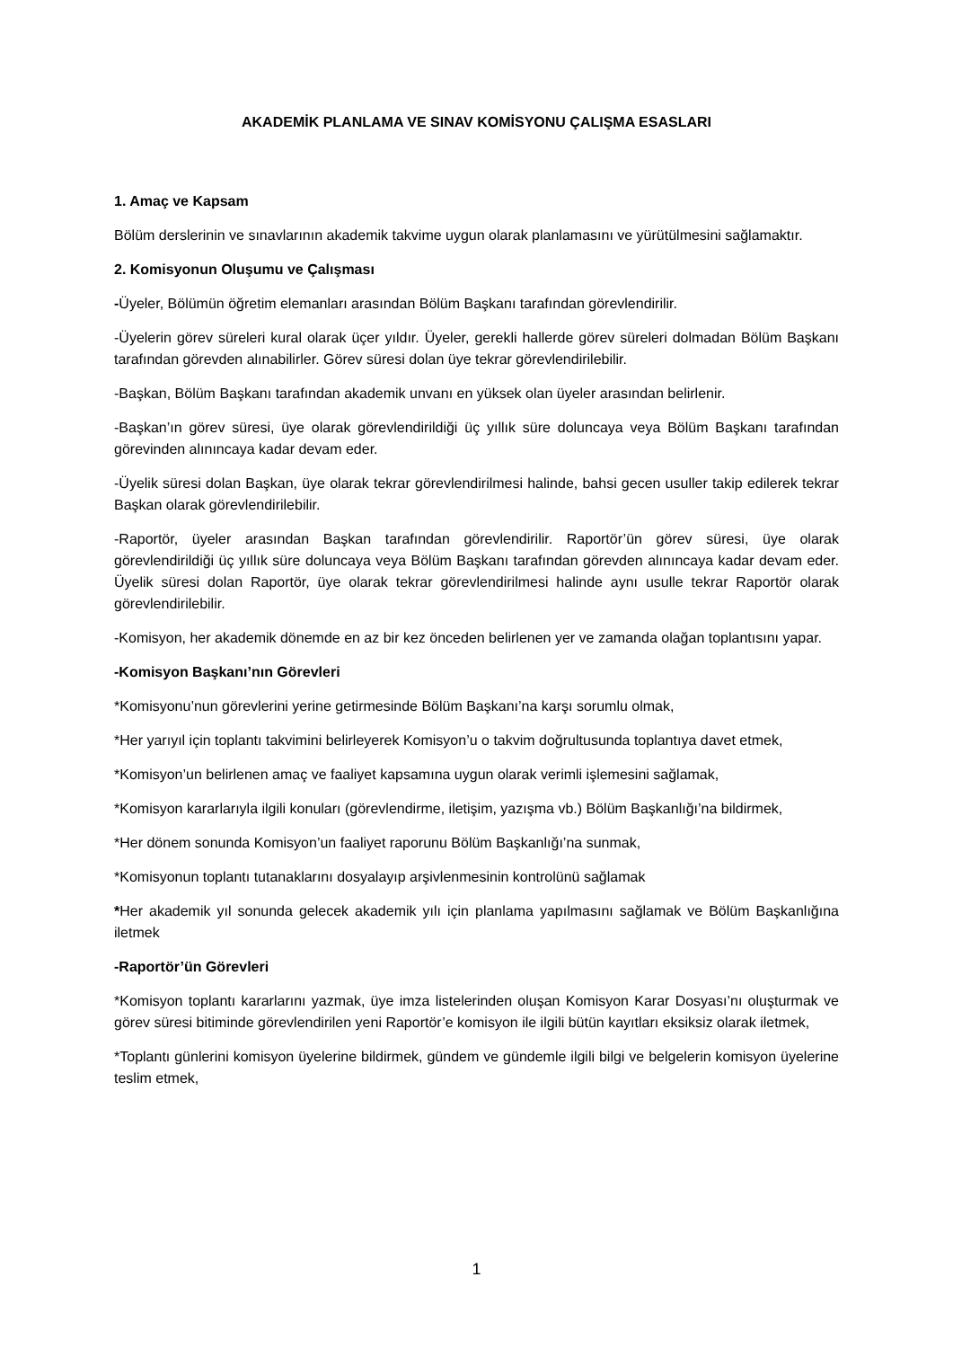AKADEMİK PLANLAMA VE SINAV KOMİSYONU ÇALIŞMA ESASLARI
1. Amaç ve Kapsam
Bölüm derslerinin ve sınavlarının akademik takvime uygun olarak planlamasını ve yürütülmesini sağlamaktır.
2. Komisyonun Oluşumu ve Çalışması
-Üyeler, Bölümün öğretim elemanları arasından Bölüm Başkanı tarafından görevlendirilir.
-Üyelerin görev süreleri kural olarak üçer yıldır. Üyeler, gerekli hallerde görev süreleri dolmadan Bölüm Başkanı tarafından görevden alınabilirler. Görev süresi dolan üye tekrar görevlendirilebilir.
-Başkan, Bölüm Başkanı tarafından akademik unvanı en yüksek olan üyeler arasından belirlenir.
-Başkan’ın görev süresi, üye olarak görevlendirildiği üç yıllık süre doluncaya veya Bölüm Başkanı tarafından görevinden alınıncaya kadar devam eder.
-Üyelik süresi dolan Başkan, üye olarak tekrar görevlendirilmesi halinde, bahsi gecen usuller takip edilerek tekrar Başkan olarak görevlendirilebilir.
-Raportör, üyeler arasından Başkan tarafından görevlendirilir. Raportör’ün görev süresi, üye olarak görevlendirildiği üç yıllık süre doluncaya veya Bölüm Başkanı tarafından görevden alınıncaya kadar devam eder. Üyelik süresi dolan Raportör, üye olarak tekrar görevlendirilmesi halinde aynı usulle tekrar Raportör olarak görevlendirilebilir.
-Komisyon, her akademik dönemde en az bir kez önceden belirlenen yer ve zamanda olağan toplantısını yapar.
-Komisyon Başkanı’nın Görevleri
*Komisyonu’nun görevlerini yerine getirmesinde Bölüm Başkanı’na karşı sorumlu olmak,
*Her yarıyıl için toplantı takvimini belirleyerek Komisyon’u o takvim doğrultusunda toplantıya davet etmek,
*Komisyon’un belirlenen amaç ve faaliyet kapsamına uygun olarak verimli işlemesini sağlamak,
*Komisyon kararlarıyla ilgili konuları (görevlendirme, iletişim, yazışma vb.) Bölüm Başkanlığı’na bildirmek,
*Her dönem sonunda Komisyon’un faaliyet raporunu Bölüm Başkanlığı’na sunmak,
*Komisyonun toplantı tutanaklarını dosyalayıp arşivlenmesinin kontrolünü sağlamak
*Her akademik yıl sonunda gelecek akademik yılı için planlama yapılmasını sağlamak ve Bölüm Başkanlığına iletmek
-Raportör’ün Görevleri
*Komisyon toplantı kararlarını yazmak, üye imza listelerinden oluşan Komisyon Karar Dosyası’nı oluşturmak ve görev süresi bitiminde görevlendirilen yeni Raportör’e komisyon ile ilgili bütün kayıtları eksiksiz olarak iletmek,
*Toplantı günlerini komisyon üyelerine bildirmek, gündem ve gündemle ilgili bilgi ve belgelerin komisyon üyelerine teslim etmek,
1